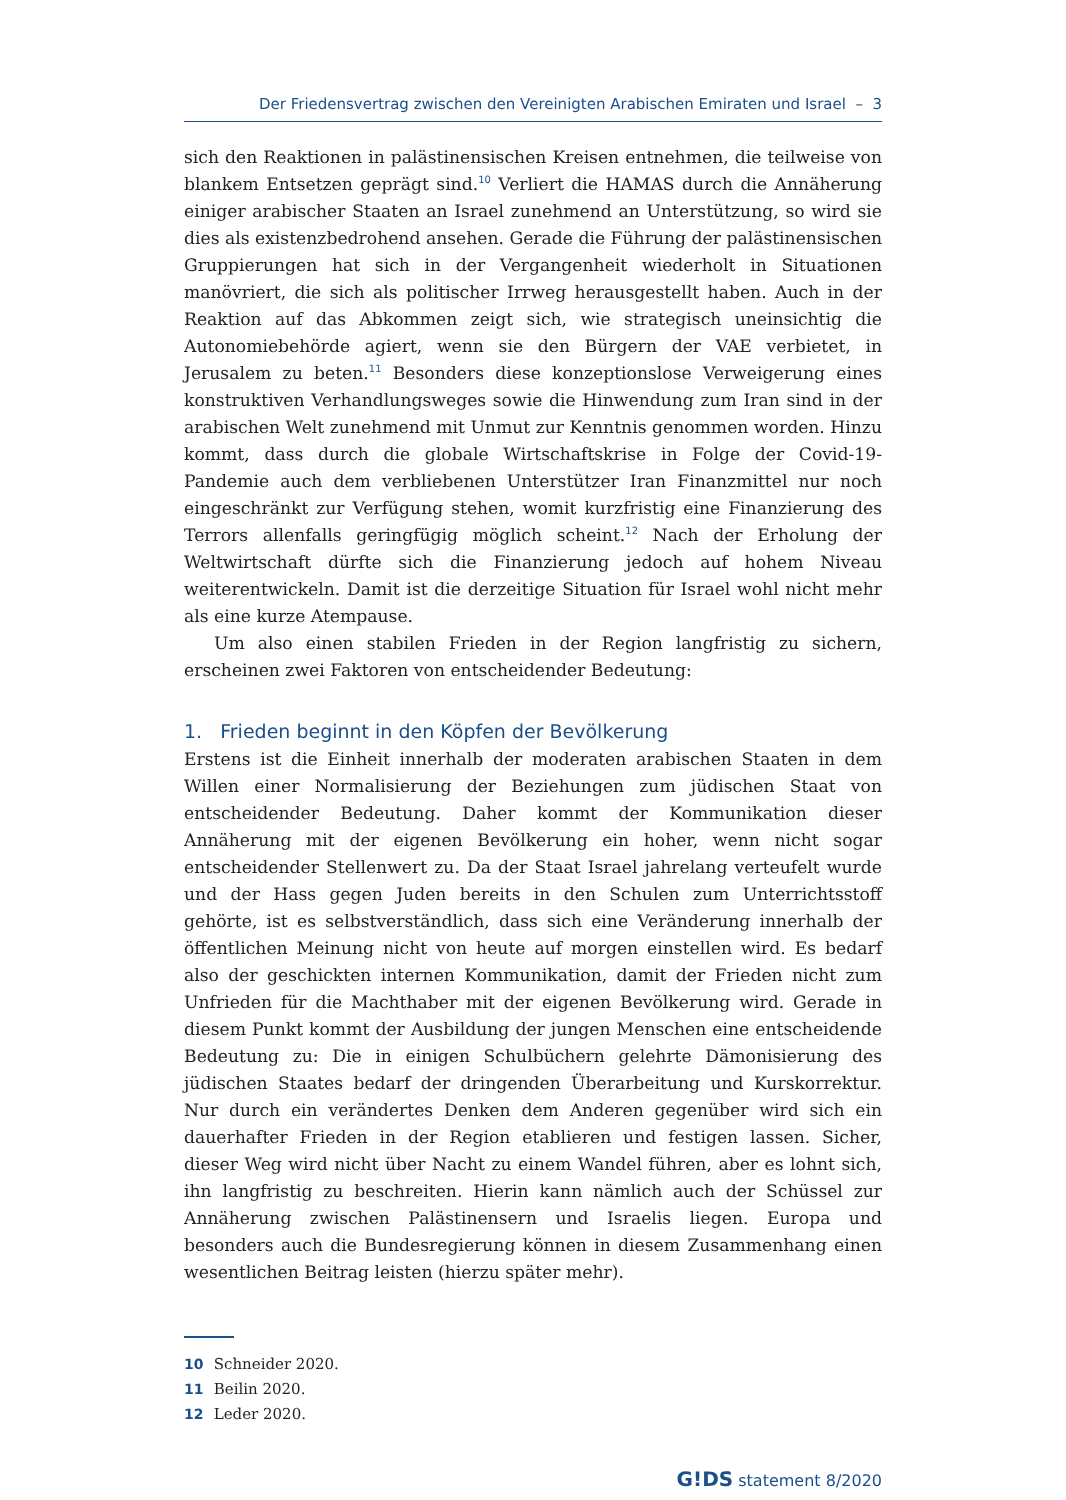Der Friedensvertrag zwischen den Vereinigten Arabischen Emiraten und Israel – 3
sich den Reaktionen in palästinensischen Kreisen entnehmen, die teilweise von blankem Entsetzen geprägt sind.<sup>10</sup> Verliert die HAMAS durch die Annäherung einiger arabischer Staaten an Israel zunehmend an Unterstützung, so wird sie dies als existenzbedrohend ansehen. Gerade die Führung der palästinensischen Gruppierungen hat sich in der Vergangenheit wiederholt in Situationen manövriert, die sich als politischer Irrweg herausgestellt haben. Auch in der Reaktion auf das Abkommen zeigt sich, wie strategisch uneinsichtig die Autonomiebehörde agiert, wenn sie den Bürgern der VAE verbietet, in Jerusalem zu beten.<sup>11</sup> Besonders diese konzeptionslose Verweigerung eines konstruktiven Verhandlungsweges sowie die Hinwendung zum Iran sind in der arabischen Welt zunehmend mit Unmut zur Kenntnis genommen worden. Hinzu kommt, dass durch die globale Wirtschaftskrise in Folge der Covid-19-Pandemie auch dem verbliebenen Unterstützer Iran Finanzmittel nur noch eingeschränkt zur Verfügung stehen, womit kurzfristig eine Finanzierung des Terrors allenfalls geringfügig möglich scheint.<sup>12</sup> Nach der Erholung der Weltwirtschaft dürfte sich die Finanzierung jedoch auf hohem Niveau weiterentwickeln. Damit ist die derzeitige Situation für Israel wohl nicht mehr als eine kurze Atempause.
Um also einen stabilen Frieden in der Region langfristig zu sichern, erscheinen zwei Faktoren von entscheidender Bedeutung:
1. Frieden beginnt in den Köpfen der Bevölkerung
Erstens ist die Einheit innerhalb der moderaten arabischen Staaten in dem Willen einer Normalisierung der Beziehungen zum jüdischen Staat von entscheidender Bedeutung. Daher kommt der Kommunikation dieser Annäherung mit der eigenen Bevölkerung ein hoher, wenn nicht sogar entscheidender Stellenwert zu. Da der Staat Israel jahrelang verteufelt wurde und der Hass gegen Juden bereits in den Schulen zum Unterrichtsstoff gehörte, ist es selbstverständlich, dass sich eine Veränderung innerhalb der öffentlichen Meinung nicht von heute auf morgen einstellen wird. Es bedarf also der geschickten internen Kommunikation, damit der Frieden nicht zum Unfrieden für die Machthaber mit der eigenen Bevölkerung wird. Gerade in diesem Punkt kommt der Ausbildung der jungen Menschen eine entscheidende Bedeutung zu: Die in einigen Schulbüchern gelehrte Dämonisierung des jüdischen Staates bedarf der dringenden Überarbeitung und Kurskorrektur. Nur durch ein verändertes Denken dem Anderen gegenüber wird sich ein dauerhafter Frieden in der Region etablieren und festigen lassen. Sicher, dieser Weg wird nicht über Nacht zu einem Wandel führen, aber es lohnt sich, ihn langfristig zu beschreiten. Hierin kann nämlich auch der Schüssel zur Annäherung zwischen Palästinensern und Israelis liegen. Europa und besonders auch die Bundesregierung können in diesem Zusammenhang einen wesentlichen Beitrag leisten (hierzu später mehr).
10 Schneider 2020.
11 Beilin 2020.
12 Leder 2020.
G!DS statement 8/2020